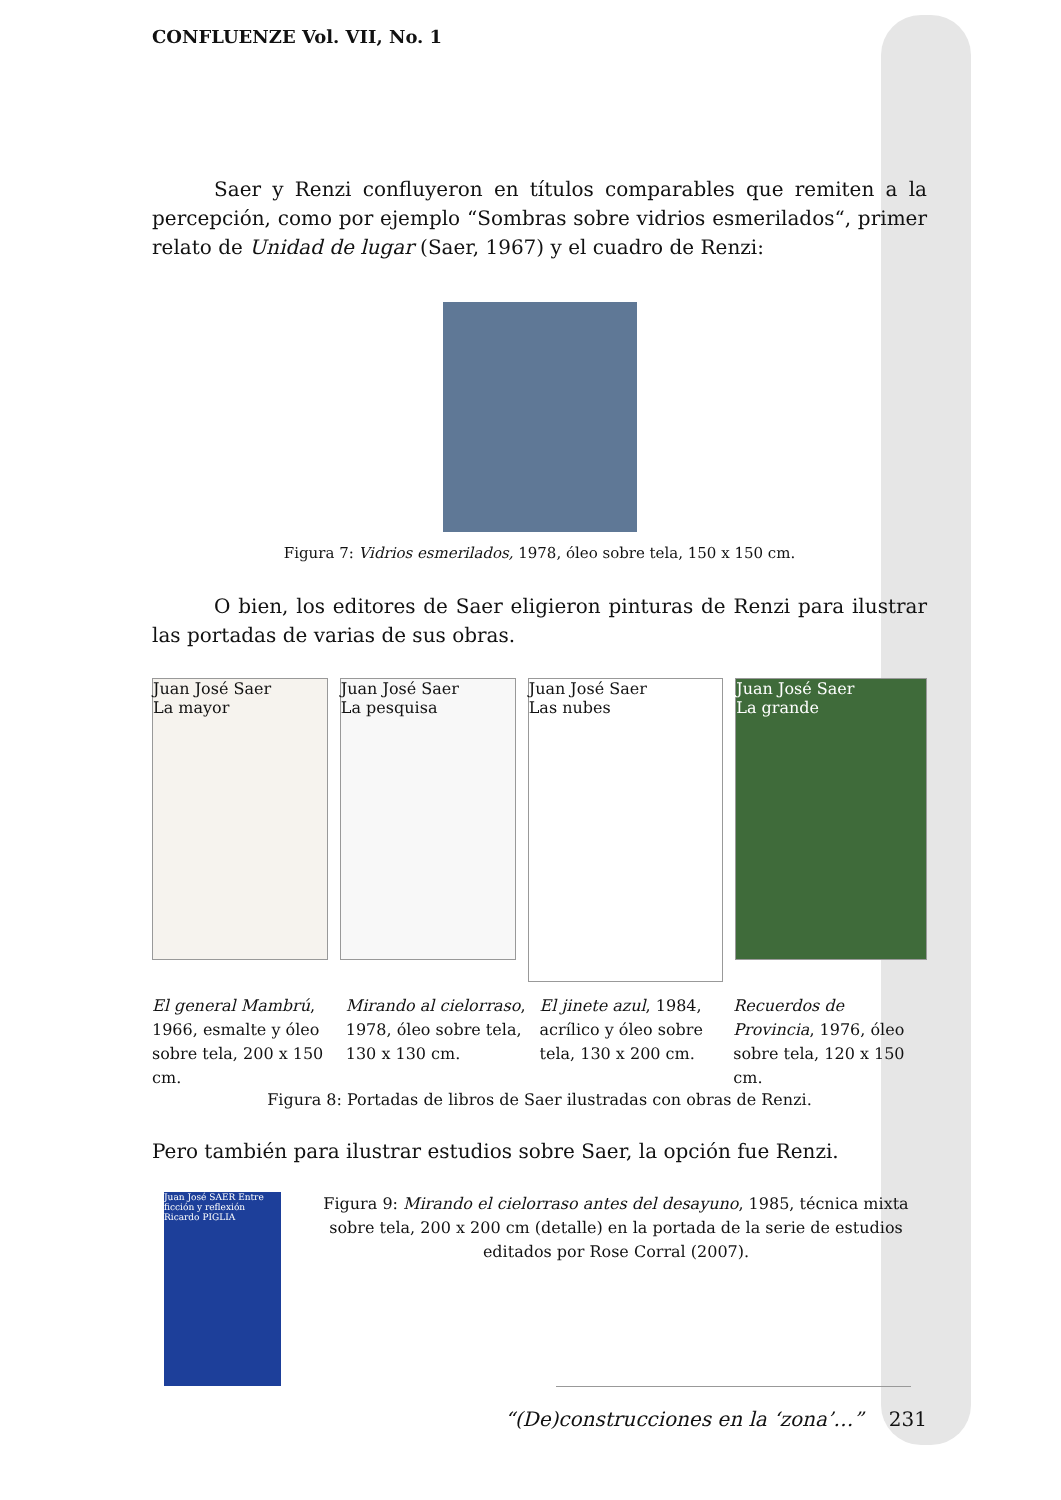CONFLUENZE Vol. VII, No. 1
Saer y Renzi confluyeron en títulos comparables que remiten a la percepción, como por ejemplo “Sombras sobre vidrios esmerilados“, primer relato de Unidad de lugar (Saer, 1967) y el cuadro de Renzi:
Figura 7: Vidrios esmerilados, 1978, óleo sobre tela, 150 x 150 cm.
O bien, los editores de Saer eligieron pinturas de Renzi para ilustrar las portadas de varias de sus obras.
Juan José Saer
La mayor
Juan José Saer
La pesquisa
Juan José Saer
Las nubes
Juan José Saer
La grande
El general Mambrú, 1966, esmalte y óleo sobre tela, 200 x 150 cm.
Mirando al cielorraso, 1978, óleo sobre tela, 130 x 130 cm.
El jinete azul, 1984, acrílico y óleo sobre tela, 130 x 200 cm.
Recuerdos de Provincia, 1976, óleo sobre tela, 120 x 150 cm.
Figura 8: Portadas de libros de Saer ilustradas con obras de Renzi.
Pero también para ilustrar estudios sobre Saer, la opción fue Renzi.
Juan José SAER Entre ficción y reflexión Ricardo PIGLIA
Figura 9: Mirando el cielorraso antes del desayuno, 1985, técnica mixta sobre tela, 200 x 200 cm (detalle) en la portada de la serie de estudios editados por Rose Corral (2007).
“(De)construcciones en la ‘zona’…” 231